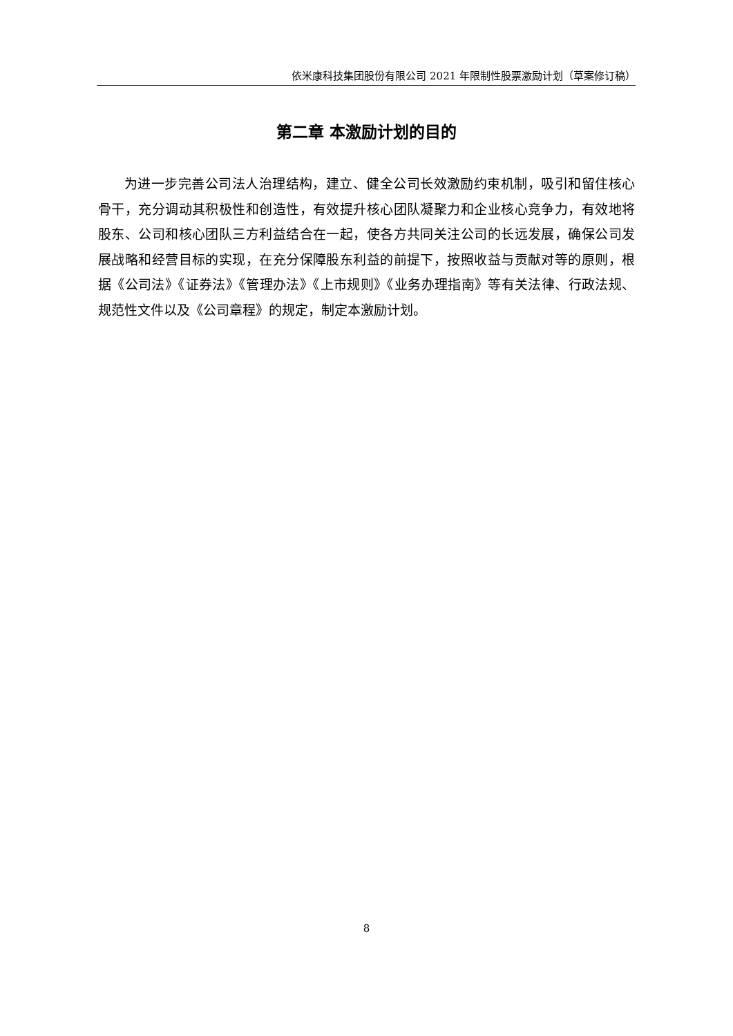依米康科技集团股份有限公司 2021 年限制性股票激励计划（草案修订稿）
第二章 本激励计划的目的
为进一步完善公司法人治理结构，建立、健全公司长效激励约束机制，吸引和留住核心骨干，充分调动其积极性和创造性，有效提升核心团队凝聚力和企业核心竞争力，有效地将股东、公司和核心团队三方利益结合在一起，使各方共同关注公司的长远发展，确保公司发展战略和经营目标的实现，在充分保障股东利益的前提下，按照收益与贡献对等的原则，根据《公司法》《证券法》《管理办法》《上市规则》《业务办理指南》等有关法律、行政法规、规范性文件以及《公司章程》的规定，制定本激励计划。
8